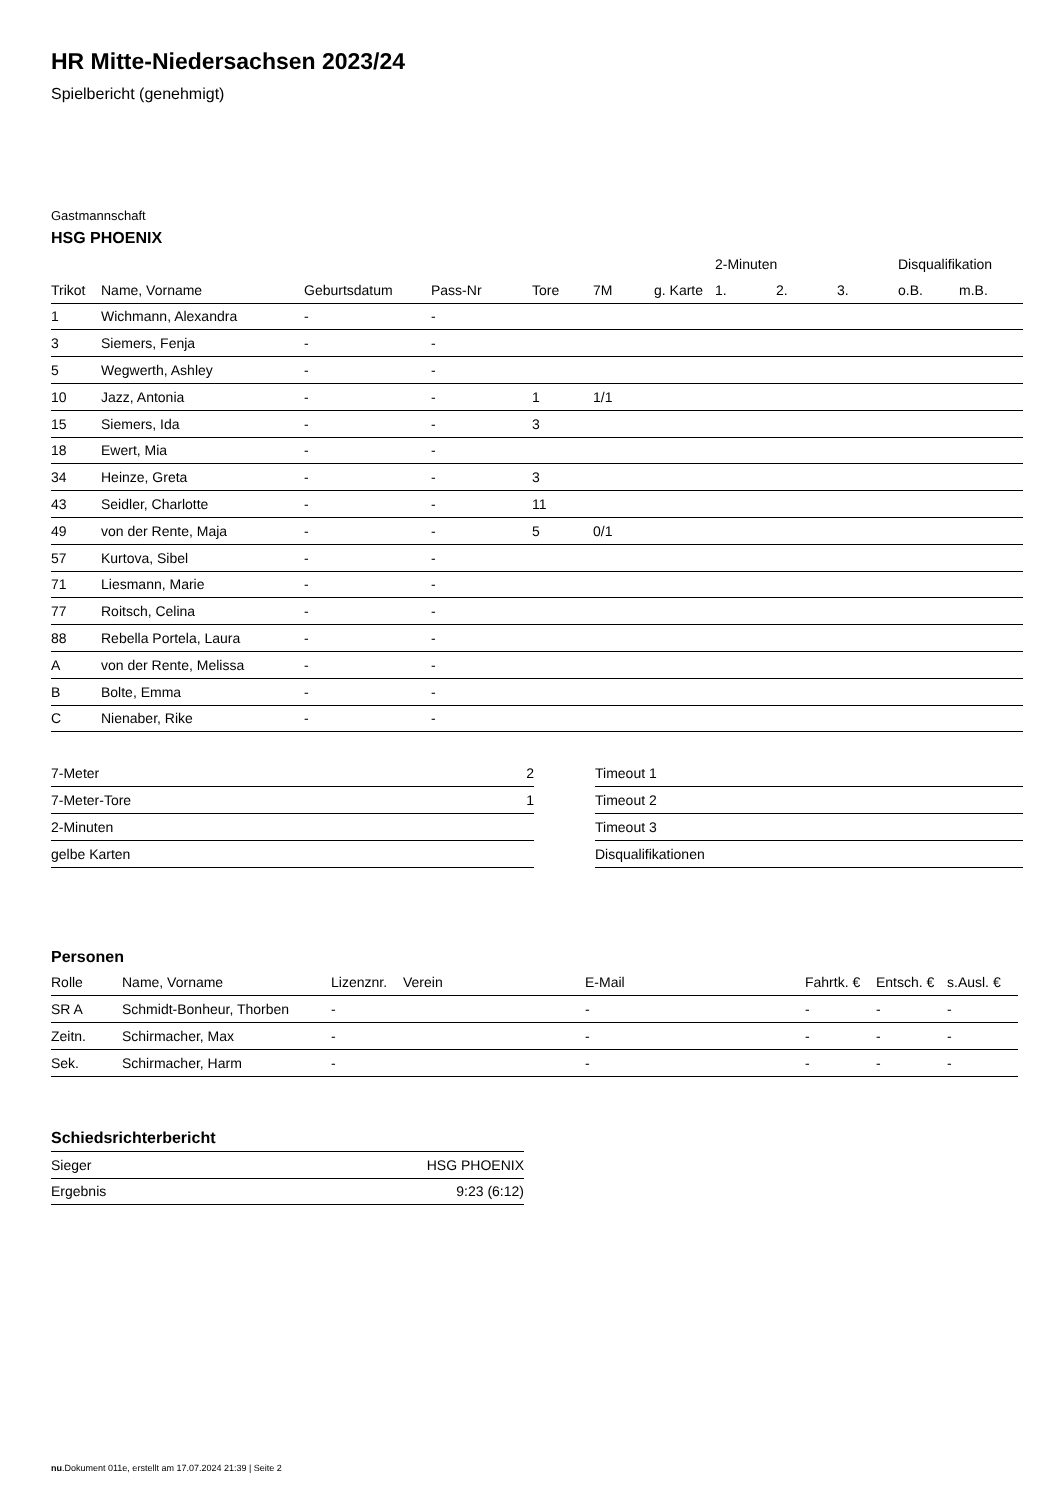HR Mitte-Niedersachsen 2023/24
Spielbericht (genehmigt)
Gastmannschaft
HSG PHOENIX
| | | | | | | | 2-Minuten | | | Disqualifikation | |
| --- | --- | --- | --- | --- | --- | --- | --- | --- | --- | --- | --- |
| Trikot | Name, Vorname | Geburtsdatum | Pass-Nr | Tore | 7M | g. Karte | 1. | 2. | 3. | o.B. | m.B. |
| 1 | Wichmann, Alexandra | - | - | | | | | | | | |
| 3 | Siemers, Fenja | - | - | | | | | | | | |
| 5 | Wegwerth, Ashley | - | - | | | | | | | | |
| 10 | Jazz, Antonia | - | - | 1 | 1/1 | | | | | | |
| 15 | Siemers, Ida | - | - | 3 | | | | | | | |
| 18 | Ewert, Mia | - | - | | | | | | | | |
| 34 | Heinze, Greta | - | - | 3 | | | | | | | |
| 43 | Seidler, Charlotte | - | - | 11 | | | | | | | |
| 49 | von der Rente, Maja | - | - | 5 | 0/1 | | | | | | |
| 57 | Kurtova, Sibel | - | - | | | | | | | | |
| 71 | Liesmann, Marie | - | - | | | | | | | | |
| 77 | Roitsch, Celina | - | - | | | | | | | | |
| 88 | Rebella Portela, Laura | - | - | | | | | | | | |
| A | von der Rente, Melissa | - | - | | | | | | | | |
| B | Bolte, Emma | - | - | | | | | | | | |
| C | Nienaber, Rike | - | - | | | | | | | | |
| 7-Meter | 2 |
| 7-Meter-Tore | 1 |
| 2-Minuten | |
| gelbe Karten | |
| Timeout 1 |
| Timeout 2 |
| Timeout 3 |
| Disqualifikationen |
Personen
| Rolle | Name, Vorname | Lizenznr. | Verein | E-Mail | Fahrtk. € | Entsch. € | s.Ausl. € |
| --- | --- | --- | --- | --- | --- | --- | --- |
| SR A | Schmidt-Bonheur, Thorben | - | | - | - | - | - |
| Zeitn. | Schirmacher, Max | - | | - | - | - | - |
| Sek. | Schirmacher, Harm | - | | - | - | - | - |
Schiedsrichterbericht
| Sieger | HSG PHOENIX |
| Ergebnis | 9:23 (6:12) |
nu.Dokument 011e, erstellt am 17.07.2024 21:39 | Seite 2